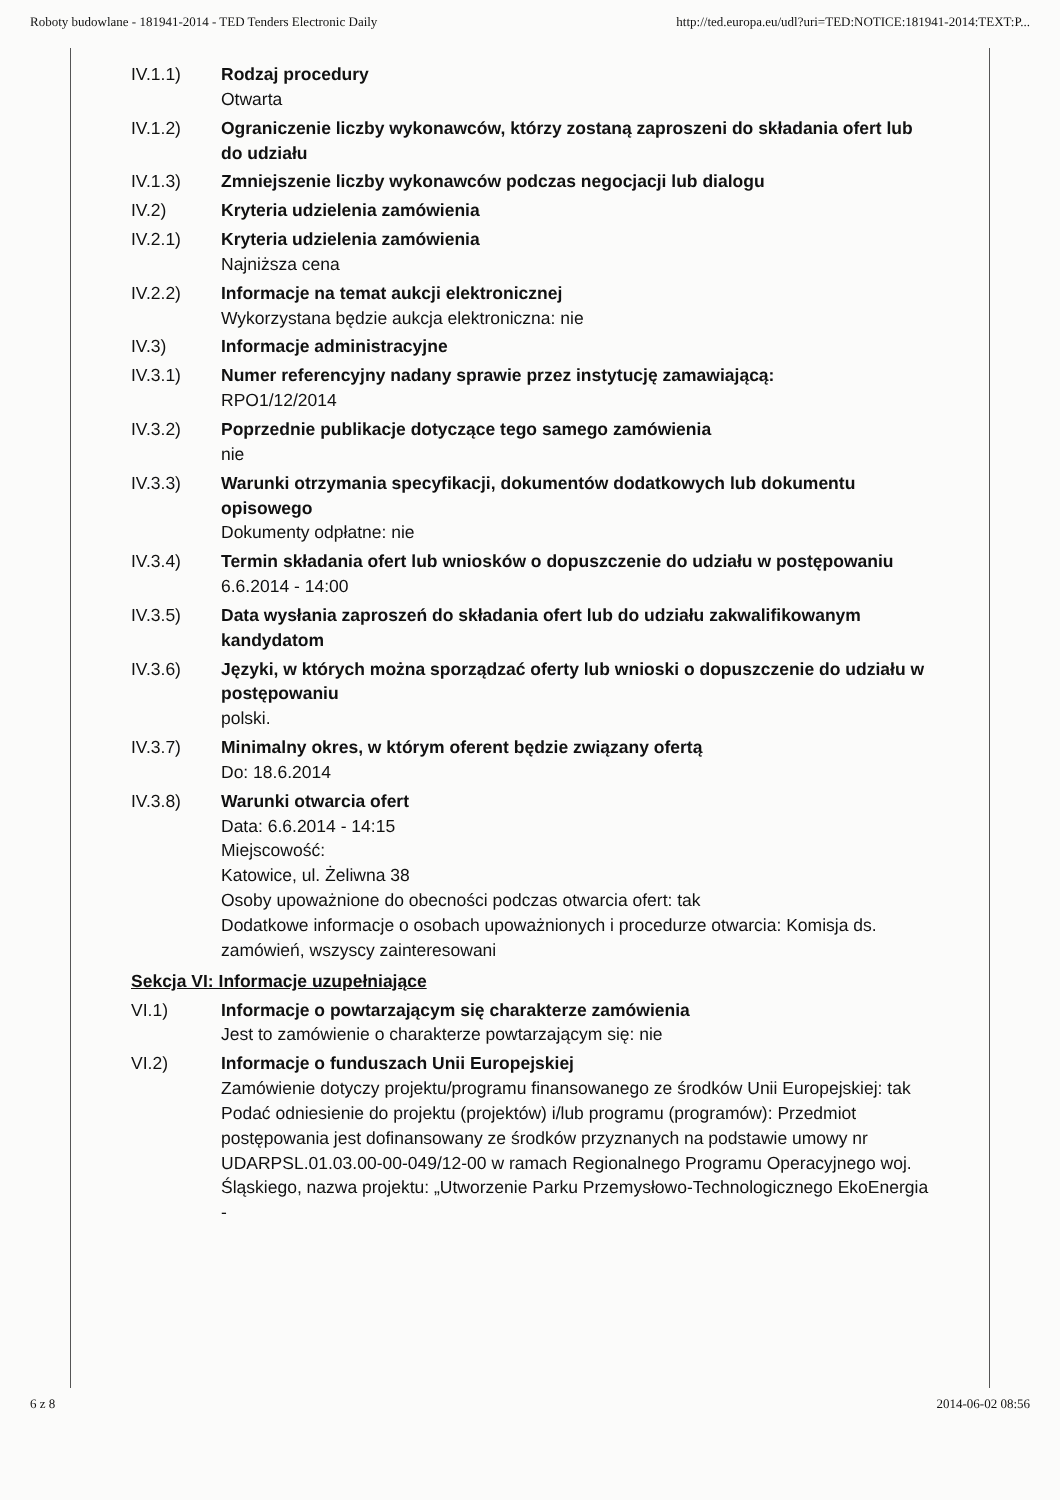Roboty budowlane - 181941-2014 - TED Tenders Electronic Daily http://ted.europa.eu/udl?uri=TED:NOTICE:181941-2014:TEXT:P...
IV.1.1) Rodzaj procedury
Otwarta
IV.1.2) Ograniczenie liczby wykonawców, którzy zostaną zaproszeni do składania ofert lub do udziału
IV.1.3) Zmniejszenie liczby wykonawców podczas negocjacji lub dialogu
IV.2) Kryteria udzielenia zamówienia
IV.2.1) Kryteria udzielenia zamówienia
Najniższa cena
IV.2.2) Informacje na temat aukcji elektronicznej
Wykorzystana będzie aukcja elektroniczna: nie
IV.3) Informacje administracyjne
IV.3.1) Numer referencyjny nadany sprawie przez instytucję zamawiającą:
RPO1/12/2014
IV.3.2) Poprzednie publikacje dotyczące tego samego zamówienia
nie
IV.3.3) Warunki otrzymania specyfikacji, dokumentów dodatkowych lub dokumentu opisowego
Dokumenty odpłatne: nie
IV.3.4) Termin składania ofert lub wniosków o dopuszczenie do udziału w postępowaniu
6.6.2014 - 14:00
IV.3.5) Data wysłania zaproszeń do składania ofert lub do udziału zakwalifikowanym kandydatom
IV.3.6) Języki, w których można sporządzać oferty lub wnioski o dopuszczenie do udziału w postępowaniu
polski.
IV.3.7) Minimalny okres, w którym oferent będzie związany ofertą
Do: 18.6.2014
IV.3.8) Warunki otwarcia ofert
Data: 6.6.2014 - 14:15
Miejscowość:
Katowice, ul. Żeliwna 38
Osoby upoważnione do obecności podczas otwarcia ofert: tak
Dodatkowe informacje o osobach upoważnionych i procedurze otwarcia: Komisja ds. zamówień, wszyscy zainteresowani
Sekcja VI: Informacje uzupełniające
VI.1) Informacje o powtarzającym się charakterze zamówienia
Jest to zamówienie o charakterze powtarzającym się: nie
VI.2) Informacje o funduszach Unii Europejskiej
Zamówienie dotyczy projektu/programu finansowanego ze środków Unii Europejskiej: tak
Podać odniesienie do projektu (projektów) i/lub programu (programów): Przedmiot postępowania jest dofinansowany ze środków przyznanych na podstawie umowy nr UDARPSL.01.03.00-00-049/12-00 w ramach Regionalnego Programu Operacyjnego woj. Śląskiego, nazwa projektu: „Utworzenie Parku Przemysłowo-Technologicznego EkoEnergia -
6 z 8 2014-06-02 08:56